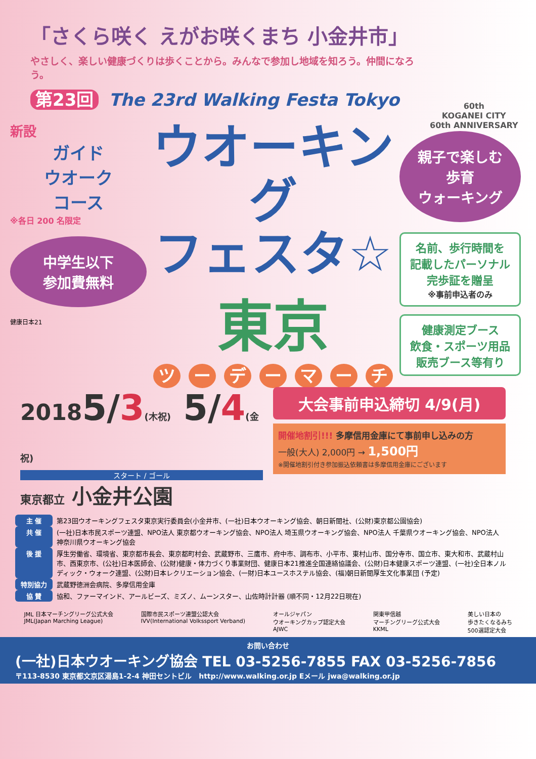「さくら咲く えがお咲くまち 小金井市」
やさしく、楽しい健康づくりは歩くことから。みんなで参加し地域を知ろう。仲間になろう。
第23回 The 23rd Walking Festa Tokyo
60th
KOGANEI CITY
60th ANNIVERSARY
新設
ガイド
ウオーク
コース
※各日 200 名限定
中学生以下
参加費無料
健康日本21
ウオーキング
フェスタ☆
東京
ツ ー デ ー マ ー チ
親子で楽しむ
歩育
ウォーキング
名前、歩行時間を
記載したパーソナル
完歩証を贈呈
※事前申込者のみ
健康測定ブース
飲食・スポーツ用品
販売ブース等有り
20185/3(木祝) 5/4(金祝)
スタート / ゴール
東京都立 小金井公園
大会事前申込締切 4/9(月)
開催地割引!!! 多摩信用金庫にて事前申し込みの方
一般(大人) 2,000円 → 1,500円
※開催地割引付き参加振込依頼書は多摩信用金庫にございます
| 主 催 | 第23回ウオーキングフェスタ東京実行委員会(小金井市、(一社)日本ウオーキング協会、朝日新聞社、(公財)東京都公園協会) |
| 共 催 | (一社)日本市民スポーツ連盟、NPO法人 東京都ウオーキング協会、NPO法人 埼玉県ウオーキング協会、NPO法人 千葉県ウオーキング協会、NPO法人 神奈川県ウオーキング協会 |
| 後 援 | 厚生労働省、環境省、東京都市長会、東京都町村会、武蔵野市、三鷹市、府中市、調布市、小平市、東村山市、国分寺市、国立市、東大和市、武蔵村山市、西東京市、(公社)日本医師会、(公財)健康・体力づくり事業財団、健康日本21推進全国連絡協議会、(公財)日本健康スポーツ連盟、(一社)全日本ノルディック・ウォーク連盟、(公財)日本レクリエーション協会、(一財)日本ユースホステル協会、(福)朝日新聞厚生文化事業団 (予定) |
| 特別協力 | 武蔵野徳洲会病院、多摩信用金庫 |
| 協 賛 | 協和、ファーマインド、アールビーズ、ミズノ、ムーンスター、山佐時計計器 (順不同・12月22日現在) |
JML 日本マーチングリーグ公式大会
JML(Japan Marching League)
国際市民スポーツ連盟公認大会
IVV(International Volkssport Verband)
オールジャパン
ウオーキングカップ認定大会
AJWC
関東甲信越
マーチングリーグ公式大会
KKML
美しい日本の
歩きたくなるみち
500選認定大会
お問い合わせ
(一社)日本ウオーキング協会 TEL 03-5256-7855 FAX 03-5256-7856
〒113-8530 東京都文京区湯島1-2-4 神田セントビル http://www.walking.or.jp Eメール jwa@walking.or.jp